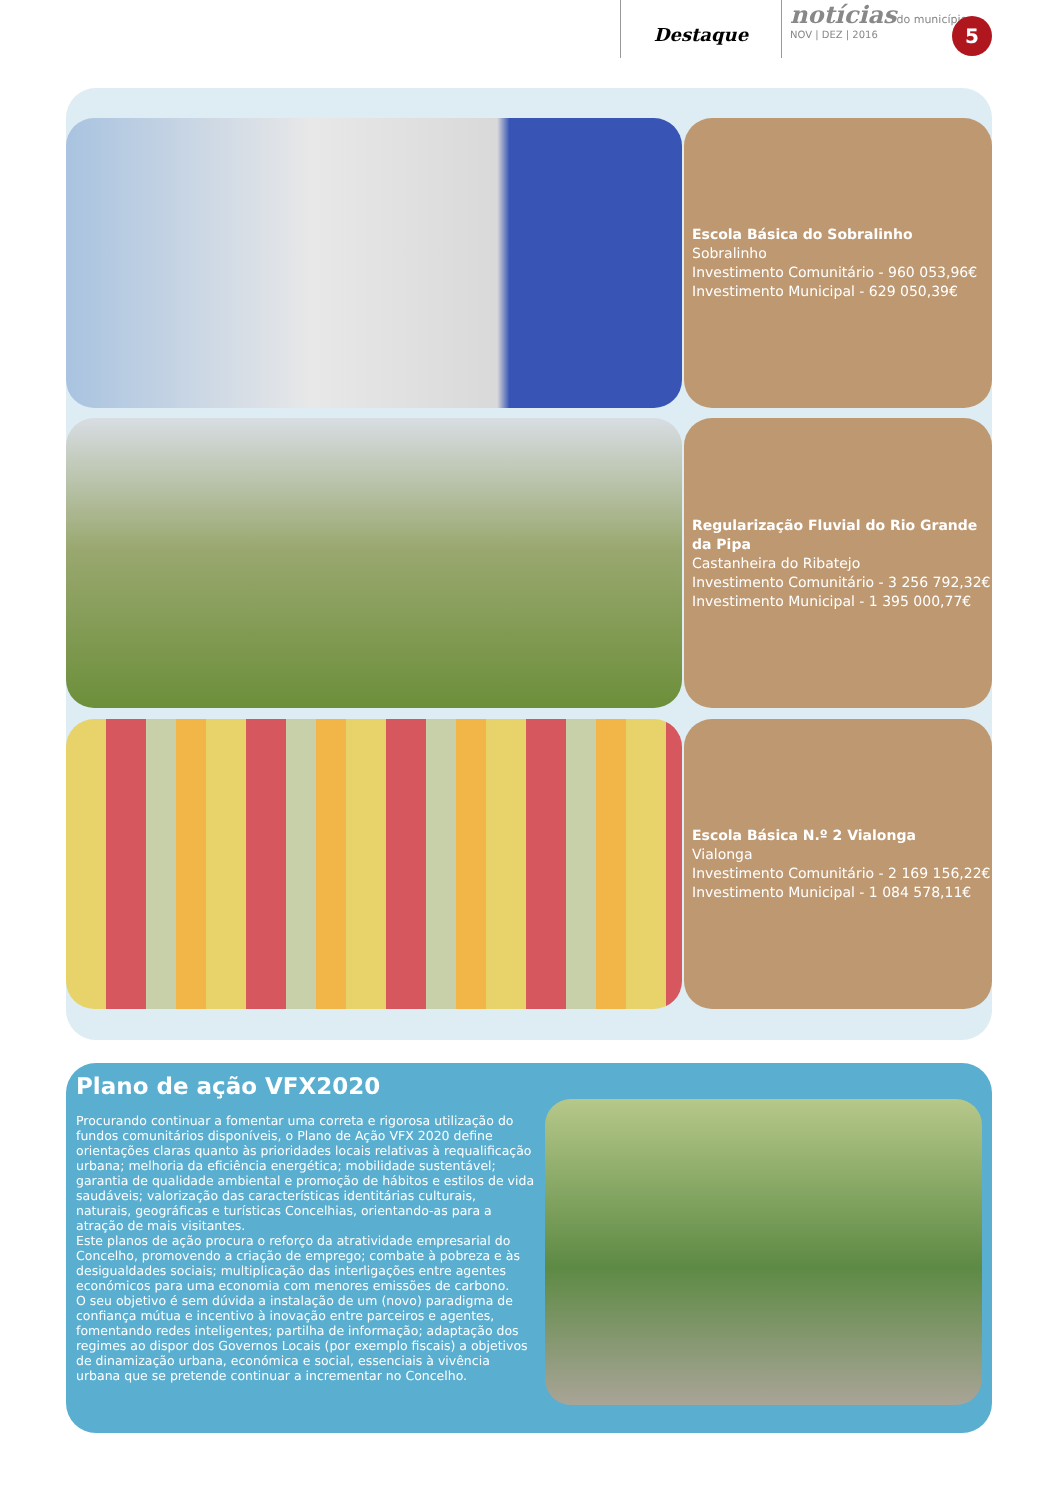Destaque
notícias do município
NOV | DEZ | 2016
5
Escola Básica do Sobralinho
Sobralinho
Investimento Comunitário - 960 053,96€
Investimento Municipal - 629 050,39€
Regularização Fluvial do Rio Grande da Pipa
Castanheira do Ribatejo
Investimento Comunitário - 3 256 792,32€
Investimento Municipal - 1 395 000,77€
Escola Básica N.º 2 Vialonga
Vialonga
Investimento Comunitário - 2 169 156,22€
Investimento Municipal - 1 084 578,11€
Plano de ação VFX2020
Procurando continuar a fomentar uma correta e rigorosa utilização do fundos comunitários disponíveis, o Plano de Ação VFX 2020 define orientações claras quanto às prioridades locais relativas à requalificação urbana; melhoria da eficiência energética; mobilidade sustentável; garantia de qualidade ambiental e promoção de hábitos e estilos de vida saudáveis; valorização das características identitárias culturais, naturais, geográficas e turísticas Concelhias, orientando-as para a atração de mais visitantes.
Este planos de ação procura o reforço da atratividade empresarial do Concelho, promovendo a criação de emprego; combate à pobreza e às desigualdades sociais; multiplicação das interligações entre agentes económicos para uma economia com menores emissões de carbono.
O seu objetivo é sem dúvida a instalação de um (novo) paradigma de confiança mútua e incentivo à inovação entre parceiros e agentes, fomentando redes inteligentes; partilha de informação; adaptação dos regimes ao dispor dos Governos Locais (por exemplo fiscais) a objetivos de dinamização urbana, económica e social, essenciais à vivência urbana que se pretende continuar a incrementar no Concelho.